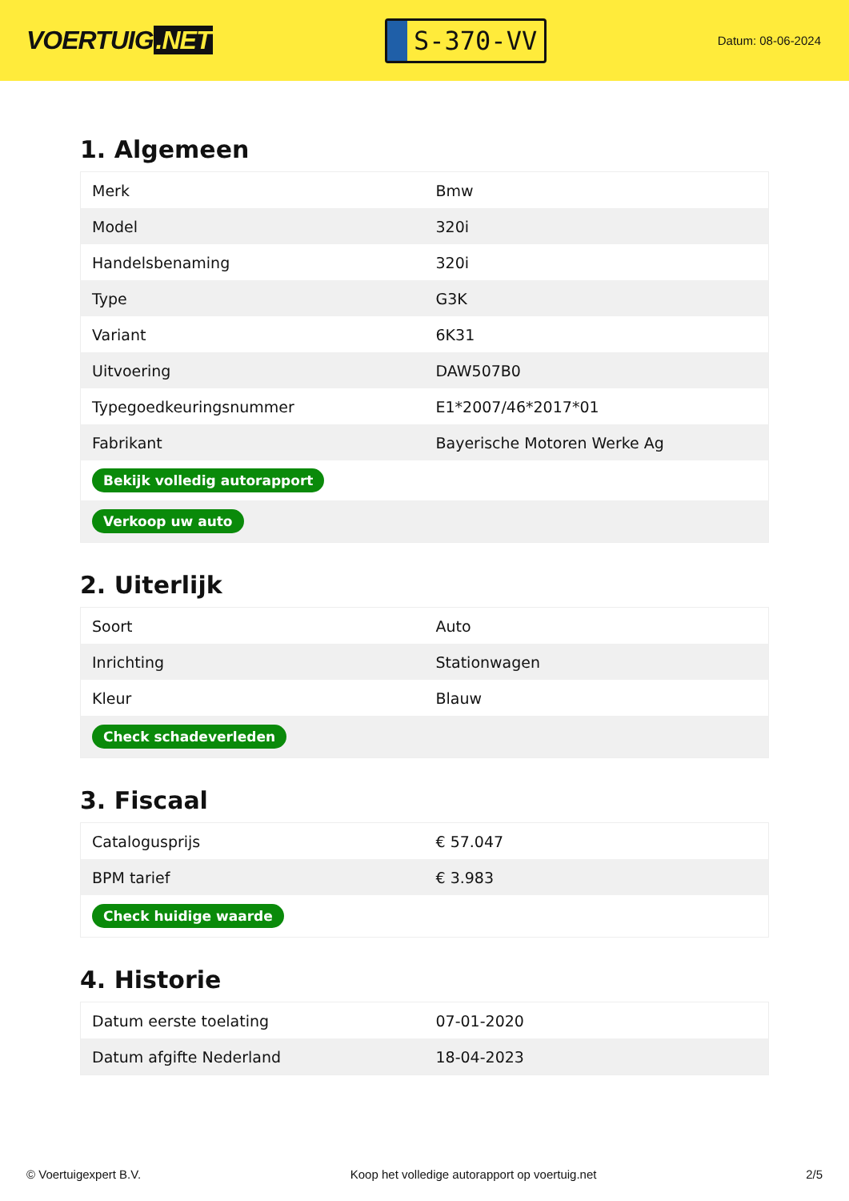VOERTUIG.NET
S-370-VV
Datum: 08-06-2024
1. Algemeen
| Merk | Bmw |
| Model | 320i |
| Handelsbenaming | 320i |
| Type | G3K |
| Variant | 6K31 |
| Uitvoering | DAW507B0 |
| Typegoedkeuringsnummer | E1*2007/46*2017*01 |
| Fabrikant | Bayerische Motoren Werke Ag |
| Bekijk volledig autorapport | |
| Verkoop uw auto | |
2. Uiterlijk
| Soort | Auto |
| Inrichting | Stationwagen |
| Kleur | Blauw |
| Check schadeverleden | |
3. Fiscaal
| Catalogusprijs | € 57.047 |
| BPM tarief | € 3.983 |
| Check huidige waarde | |
4. Historie
| Datum eerste toelating | 07-01-2020 |
| Datum afgifte Nederland | 18-04-2023 |
© Voertuigexpert B.V. Koop het volledige autorapport op voertuig.net 2/5